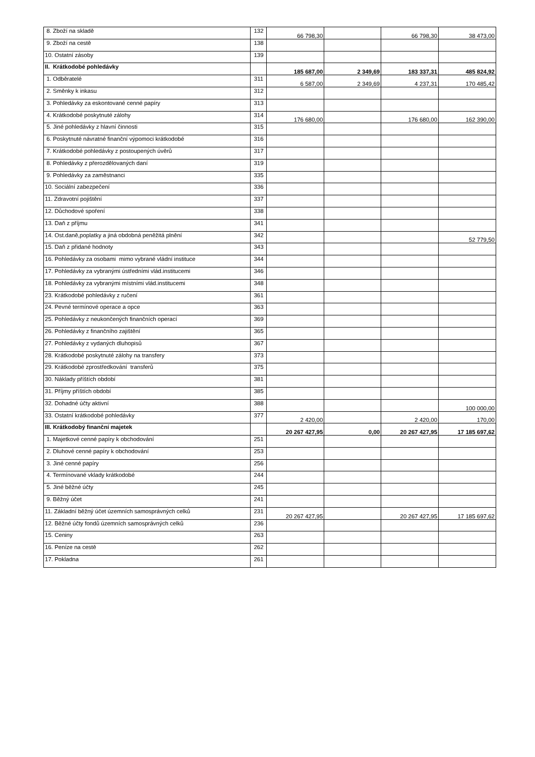| 8. Zboží na skladě | 132 | 66 798,30 | | 66 798,30 | 38 473,00 |
| 9. Zboží na cestě | 138 | | | | |
| 10. Ostatní zásoby | 139 | | | | |
| II. Krátkodobé pohledávky | | 185 687,00 | 2 349,69 | 183 337,31 | 485 824,92 |
| 1. Odběratelé | 311 | 6 587,00 | 2 349,69 | 4 237,31 | 170 485,42 |
| 2. Směnky k inkasu | 312 | | | | |
| 3. Pohledávky za eskontované cenné papíry | 313 | | | | |
| 4. Krátkodobé poskytnuté zálohy | 314 | 176 680,00 | | 176 680,00 | 162 390,00 |
| 5. Jiné pohledávky z hlavní činnosti | 315 | | | | |
| 6. Poskytnuté návratné finanční výpomoci krátkodobé | 316 | | | | |
| 7. Krátkodobé pohledávky z postoupených úvěrů | 317 | | | | |
| 8. Pohledávky z přerozdělovaných daní | 319 | | | | |
| 9. Pohledávky za zaměstnanci | 335 | | | | |
| 10. Sociální zabezpečení | 336 | | | | |
| 11. Zdravotní pojištění | 337 | | | | |
| 12. Důchodové spoření | 338 | | | | |
| 13. Daň z příjmu | 341 | | | | |
| 14. Ost.daně,poplatky a jiná obdobná peněžitá plnění | 342 | | | | 52 779,50 |
| 15. Daň z přidané hodnoty | 343 | | | | |
| 16. Pohledávky za osobami mimo vybrané vládní instituce | 344 | | | | |
| 17. Pohledávky za vybranými ústředními vlád.institucemi | 346 | | | | |
| 18. Pohledávky za vybranými místními vlád.institucemi | 348 | | | | |
| 23. Krátkodobé pohledávky z ručení | 361 | | | | |
| 24. Pevné termínové operace a opce | 363 | | | | |
| 25. Pohledávky z neukončených finančních operací | 369 | | | | |
| 26. Pohledávky z finančního zajištění | 365 | | | | |
| 27. Pohledávky z vydaných dluhopisů | 367 | | | | |
| 28. Krátkodobé poskytnuté zálohy na transfery | 373 | | | | |
| 29. Krátkodobé zprostředkování transferů | 375 | | | | |
| 30. Náklady příštích období | 381 | | | | |
| 31. Příjmy příštích období | 385 | | | | |
| 32. Dohadné účty aktivní | 388 | | | | 100 000,00 |
| 33. Ostatní krátkodobé pohledávky | 377 | 2 420,00 | | 2 420,00 | 170,00 |
| III. Krátkodobý finanční majetek | | 20 267 427,95 | 0,00 | 20 267 427,95 | 17 185 697,62 |
| 1. Majetkové cenné papíry k obchodování | 251 | | | | |
| 2. Dluhové cenné papíry k obchodování | 253 | | | | |
| 3. Jiné cenné papíry | 256 | | | | |
| 4. Termínované vklady krátkodobé | 244 | | | | |
| 5. Jiné běžné účty | 245 | | | | |
| 9. Běžný účet | 241 | | | | |
| 11. Základní běžný účet územních samosprávných celků | 231 | 20 267 427,95 | | 20 267 427,95 | 17 185 697,62 |
| 12. Běžné účty fondů územních samosprávných celků | 236 | | | | |
| 15. Ceniny | 263 | | | | |
| 16. Peníze na cestě | 262 | | | | |
| 17. Pokladna | 261 | | | | |